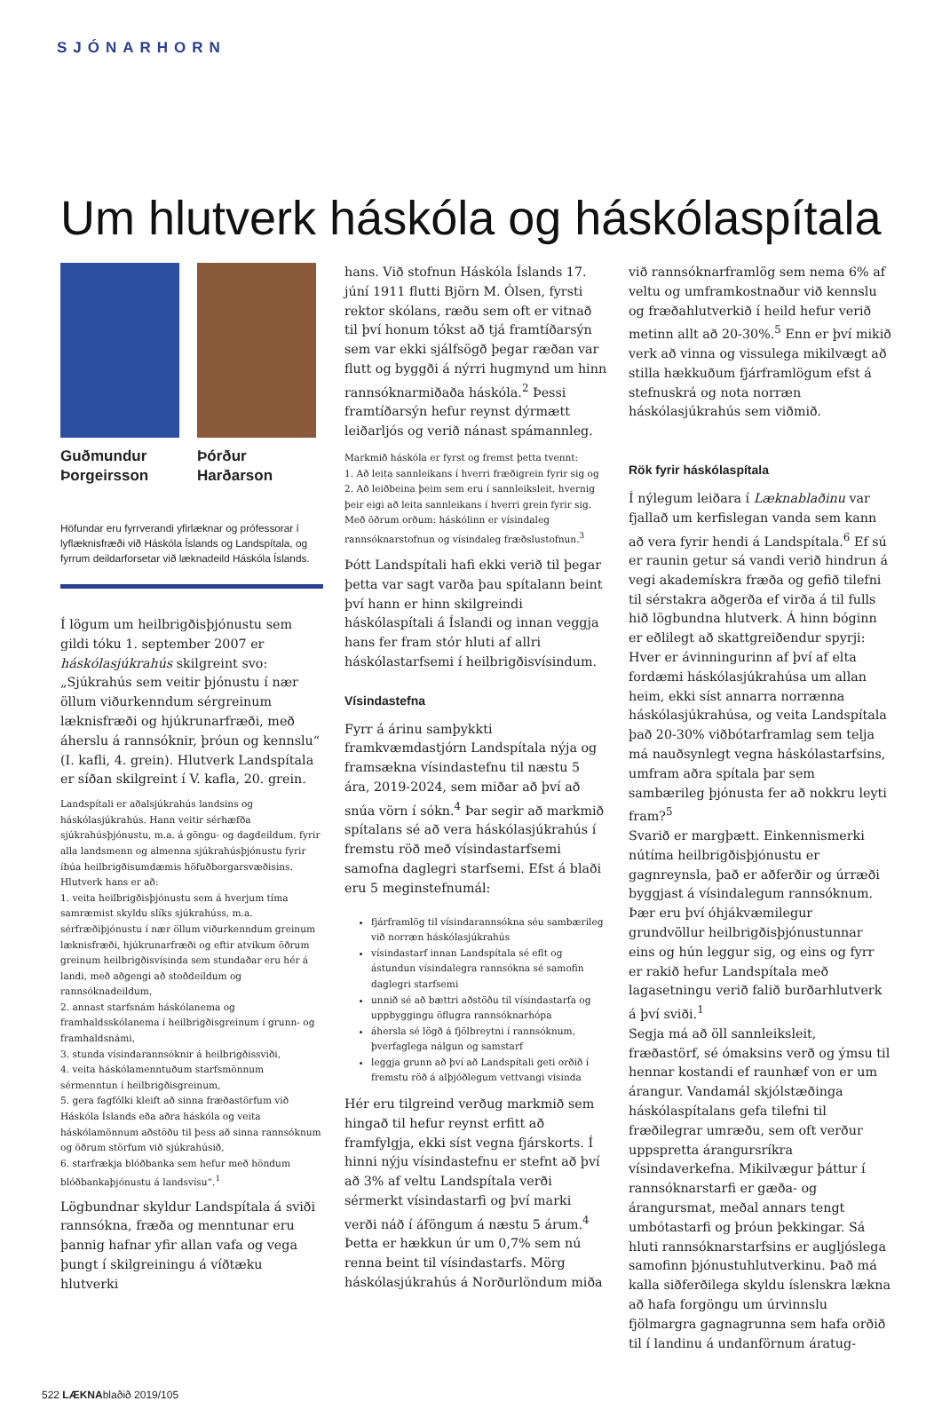SJÓNARHORN
Um hlutverk háskóla og háskólaspítala
Guðmundur Þorgeirsson Þórður Harðarson
Höfundar eru fyrrverandi yfirlæknar og prófessorar í lyflæknisfræði við Háskóla Íslands og Landspítala, og fyrrum deildarforsetar við læknadeild Háskóla Íslands.
Í lögum um heilbrigðisþjónustu sem gildi tóku 1. september 2007 er háskólasjúkrahús skilgreint svo: „Sjúkrahús sem veitir þjónustu í nær öllum viðurkenndum sérgreinum læknisfræði og hjúkrunarfræði, með áherslu á rannsóknir, þróun og kennslu“ (I. kafli, 4. grein). Hlutverk Landspítala er síðan skilgreint í V. kafla, 20. grein.
Landspítali er aðalsjúkrahús landsins og háskólasjúkrahús. Hann veitir sérhæfða sjúkrahúsþjónustu, m.a. á göngu- og dagdeildum, fyrir alla landsmenn og almenna sjúkrahúsþjónustu fyrir íbúa heilbrigðisumdæmis höfuðborgarsvæðisins. Hlutverk hans er að:
1. veita heilbrigðisþjónustu sem á hverjum tíma samræmist skyldu slíks sjúkrahúss, m.a. sérfræðiþjónustu í nær öllum viðurkenndum greinum læknisfræði, hjúkrunarfræði og eftir atvikum öðrum greinum heilbrigðisvísinda sem stundaðar eru hér á landi, með aðgengi að stoðdeildum og rannsóknadeildum,
2. annast starfsnám háskólanema og framhaldsskólanema í heilbrigðisgreinum í grunn- og framhaldsnámi,
3. stunda vísindarannsóknir á heilbrigðissviði,
4. veita háskólamenntuðum starfsmönnum sérmenntun í heilbrigðisgreinum,
5. gera fagfólki kleift að sinna fræðastörfum við Háskóla Íslands eða aðra háskóla og veita háskólamönnum aðstöðu til þess að sinna rannsóknum og öðrum störfum við sjúkrahúsið,
6. starfrækja blóðbanka sem hefur með höndum blóðbankaþjónustu á landsvísu“.<sup>1</sup>
Lögbundnar skyldur Landspítala á sviði rannsókna, fræða og menntunar eru þannig hafnar yfir allan vafa og vega þungt í skilgreiningu á víðtæku hlutverki
hans. Við stofnun Háskóla Íslands 17. júní 1911 flutti Björn M. Ólsen, fyrsti rektor skólans, ræðu sem oft er vitnað til því honum tókst að tjá framtíðarsýn sem var ekki sjálfsögð þegar ræðan var flutt og byggði á nýrri hugmynd um hinn rannsóknarmiðaða háskóla.<sup>2</sup> Þessi framtíðarsýn hefur reynst dýrmætt leiðarljós og verið nánast spámannleg.
Markmið háskóla er fyrst og fremst þetta tvennt:
1. Að leita sannleikans í hverri fræðigrein fyrir sig og
2. Að leiðbeina þeim sem eru í sannleiksleit, hvernig þeir eigi að leita sannleikans í hverri grein fyrir sig.
Með öðrum orðum: háskólinn er vísindaleg rannsóknarstofnun og vísindaleg fræðslustofnun.<sup>3</sup>
Þótt Landspítali hafi ekki verið til þegar þetta var sagt varða þau spítalann beint því hann er hinn skilgreindi háskólaspítali á Íslandi og innan veggja hans fer fram stór hluti af allri háskólastarfsemi í heilbrigðisvísindum.
Vísindastefna
Fyrr á árinu samþykkti framkvæmdastjórn Landspítala nýja og framsækna vísindastefnu til næstu 5 ára, 2019-2024, sem miðar að því að snúa vörn í sókn.<sup>4</sup> Þar segir að markmið spítalans sé að vera háskólasjúkrahús í fremstu röð með vísindastarfsemi samofna daglegri starfsemi. Efst á blaði eru 5 meginstefnumál:
fjárframlög til vísindarannsókna séu sambærileg við norræn háskólasjúkrahús
vísindastarf innan Landspítala sé eflt og ástundun vísindalegra rannsókna sé samofin daglegri starfsemi
unnið sé að bættri aðstöðu til vísindastarfa og uppbyggingu öflugra rannsóknarhópa
áhersla sé lögð á fjölbreytni í rannsóknum, þverfaglega nálgun og samstarf
leggja grunn að því að Landspítali geti orðið í fremstu röð á alþjóðlegum vettvangi vísinda
Hér eru tilgreind verðug markmið sem hingað til hefur reynst erfitt að framfylgja, ekki síst vegna fjárskorts. Í hinni nýju vísindastefnu er stefnt að því að 3% af veltu Landspítala verði sérmerkt vísindastarfi og því marki verði náð í áföngum á næstu 5 árum.<sup>4</sup> Þetta er hækkun úr um 0,7% sem nú renna beint til vísindastarfs. Mörg háskólasjúkrahús á Norðurlöndum miða
við rannsóknarframlög sem nema 6% af veltu og umframkostnaður við kennslu og fræðahlutverkið í heild hefur verið metinn allt að 20-30%.<sup>5</sup> Enn er því mikið verk að vinna og vissulega mikilvægt að stilla hækkuðum fjárframlögum efst á stefnuskrá og nota norræn háskólasjúkrahús sem viðmið.
Rök fyrir háskólaspítala
Í nýlegum leiðara í Læknablaðinu var fjallað um kerfislegan vanda sem kann að vera fyrir hendi á Landspítala.<sup>6</sup> Ef sú er raunin getur sá vandi verið hindrun á vegi akademískra fræða og gefið tilefni til sérstakra aðgerða ef virða á til fulls hið lögbundna hlutverk. Á hinn bóginn er eðlilegt að skattgreiðendur spyrji: Hver er ávinningurinn af því af elta fordæmi háskólasjúkrahúsa um allan heim, ekki síst annarra norrænna háskólasjúkrahúsa, og veita Landspítala það 20-30% viðbótarframlag sem telja má nauðsynlegt vegna háskólastarfsins, umfram aðra spítala þar sem sambærileg þjónusta fer að nokkru leyti fram?<sup>5</sup>
Svarið er margþætt. Einkennismerki nútíma heilbrigðisþjónustu er gagnreynsla, það er aðferðir og úrræði byggjast á vísindalegum rannsóknum. Þær eru því óhjákvæmilegur grundvöllur heilbrigðisþjónustunnar eins og hún leggur sig, og eins og fyrr er rakið hefur Landspítala með lagasetningu verið falið burðarhlutverk á því sviði.<sup>1</sup>
Segja má að öll sannleiksleit, fræðastörf, sé ómaksins verð og ýmsu til hennar kostandi ef raunhæf von er um árangur. Vandamál skjólstæðinga háskólaspítalans gefa tilefni til fræðilegrar umræðu, sem oft verður uppspretta árangursríkra vísindaverkefna. Mikilvægur þáttur í rannsóknarstarfi er gæða- og árangursmat, meðal annars tengt umbótastarfi og þróun þekkingar. Sá hluti rannsóknarstarfsins er augljóslega samofinn þjónustuhlutverkinu. Það má kalla siðferðilega skyldu íslenskra lækna að hafa forgöngu um úrvinnslu fjölmargra gagnagrunna sem hafa orðið til í landinu á undanförnum áratug-
522 LÆKNAblaðið 2019/105